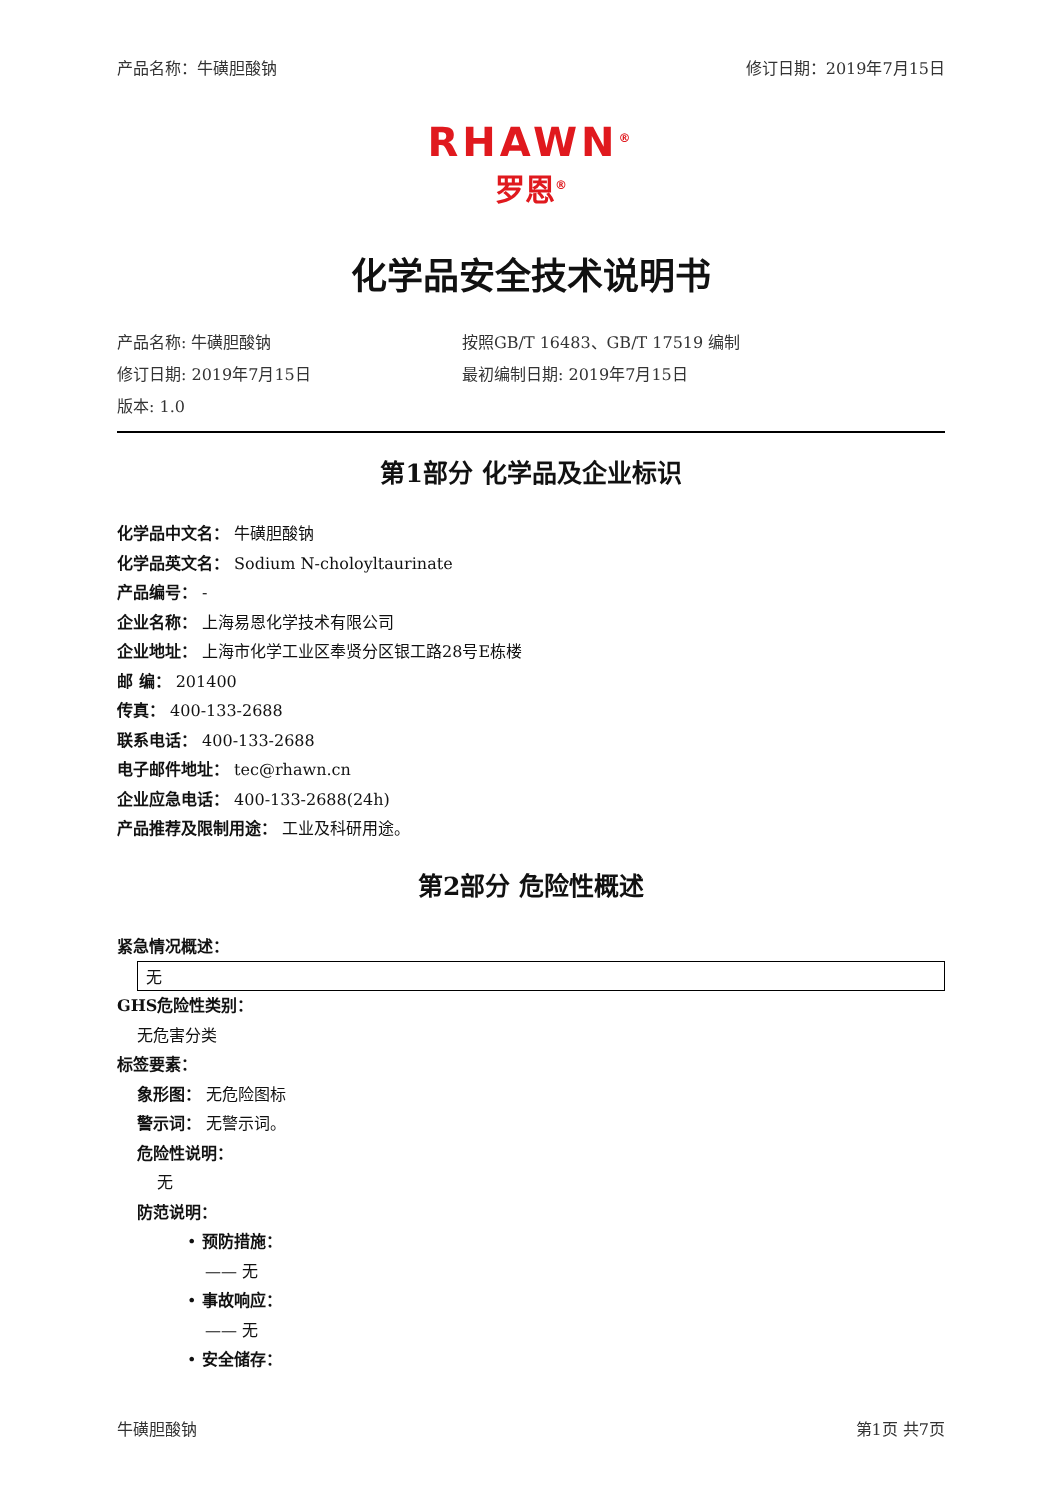产品名称：牛磺胆酸钠 修订日期：2019年7月15日
RHAWN<sup>®</sup>
罗恩<sup>®</sup>
化学品安全技术说明书
产品名称: 牛磺胆酸钠 按照GB/T 16483、GB/T 17519 编制 修订日期: 2019年7月15日 最初编制日期: 2019年7月15日 版本: 1.0
第1部分 化学品及企业标识
化学品中文名： 牛磺胆酸钠
化学品英文名： Sodium N-choloyltaurinate
产品编号： -
企业名称： 上海易恩化学技术有限公司
企业地址： 上海市化学工业区奉贤分区银工路28号E栋楼
邮 编： 201400
传真： 400-133-2688
联系电话： 400-133-2688
电子邮件地址： tec@rhawn.cn
企业应急电话： 400-133-2688(24h)
产品推荐及限制用途： 工业及科研用途。
第2部分 危险性概述
紧急情况概述：
无
GHS危险性类别：
无危害分类
标签要素：
象形图： 无危险图标
警示词： 无警示词。
危险性说明：
无
防范说明：
• 预防措施：
—— 无
• 事故响应：
—— 无
• 安全储存：
牛磺胆酸钠 第1页 共7页